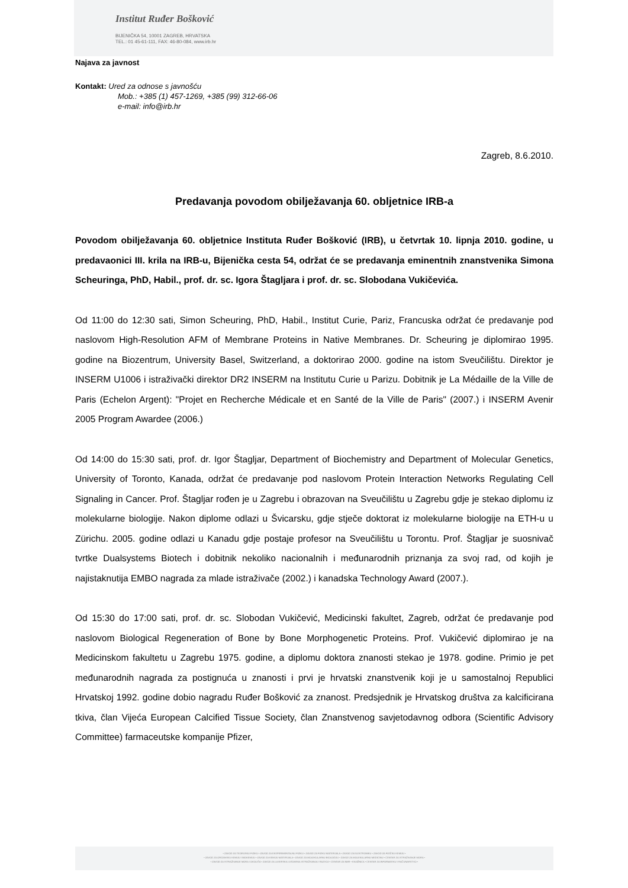Institut Ruđer Bošković
BIJENIČKA 54, 10001 ZAGREB, HRVATSKA
TEL.: 01 45-61-111, FAX: 46-80-084, www.irb.hr
Najava za javnost
Kontakt: Ured za odnose s javnošću
Mob.: +385 (1) 457-1269, +385 (99) 312-66-06
e-mail: info@irb.hr
Zagreb, 8.6.2010.
Predavanja povodom obilježavanja 60. obljetnice IRB-a
Povodom obilježavanja 60. obljetnice Instituta Ruđer Bošković (IRB), u četvrtak 10. lipnja 2010. godine, u predavaonici III. krila na IRB-u, Bijenička cesta 54, održat će se predavanja eminentnih znanstvenika Simona Scheuringa, PhD, Habil., prof. dr. sc. Igora Štagljara i prof. dr. sc. Slobodana Vukičevića.
Od 11:00 do 12:30 sati, Simon Scheuring, PhD, Habil., Institut Curie, Pariz, Francuska održat će predavanje pod naslovom High-Resolution AFM of Membrane Proteins in Native Membranes. Dr. Scheuring je diplomirao 1995. godine na Biozentrum, University Basel, Switzerland, a doktorirao 2000. godine na istom Sveučilištu. Direktor je INSERM U1006 i istraživački direktor DR2 INSERM na Institutu Curie u Parizu. Dobitnik je La Médaille de la Ville de Paris (Echelon Argent): "Projet en Recherche Médicale et en Santé de la Ville de Paris" (2007.) i INSERM Avenir 2005 Program Awardee (2006.)
Od 14:00 do 15:30 sati, prof. dr. Igor Štagljar, Department of Biochemistry and Department of Molecular Genetics, University of Toronto, Kanada, održat će predavanje pod naslovom Protein Interaction Networks Regulating Cell Signaling in Cancer. Prof. Štagljar rođen je u Zagrebu i obrazovan na Sveučilištu u Zagrebu gdje je stekao diplomu iz molekularne biologije. Nakon diplome odlazi u Švicarsku, gdje stječe doktorat iz molekularne biologije na ETH-u u Zürichu. 2005. godine odlazi u Kanadu gdje postaje profesor na Sveučilištu u Torontu. Prof. Štagljar je suosnivač tvrtke Dualsystems Biotech i dobitnik nekoliko nacionalnih i međunarodnih priznanja za svoj rad, od kojih je najistaknutija EMBO nagrada za mlade istraživače (2002.) i kanadska Technology Award (2007.).
Od 15:30 do 17:00 sati, prof. dr. sc. Slobodan Vukičević, Medicinski fakultet, Zagreb, održat će predavanje pod naslovom Biological Regeneration of Bone by Bone Morphogenetic Proteins. Prof. Vukičević diplomirao je na Medicinskom fakultetu u Zagrebu 1975. godine, a diplomu doktora znanosti stekao je 1978. godine. Primio je pet međunarodnih nagrada za postignuća u znanosti i prvi je hrvatski znanstvenik koji je u samostalnoj Republici Hrvatskoj 1992. godine dobio nagradu Ruđer Bošković za znanost. Predsjednik je Hrvatskog društva za kalcificirana tkiva, član Vijeća European Calcified Tissue Society, član Znanstvenog savjetodavnog odbora (Scientific Advisory Committee) farmaceutske kompanije Pfizer,
• ZAVOD ZA TEORIJSKU FIZIKU • ZAVOD ZA EKSPERIMENTALNU FIZIKU • ZAVOD ZA FIZIKU MATERIJALA • ZAVOD ZA ELEKTRONIKU • ZAVOD ZA FIZIČKU KEMIJU •
• ZAVOD ZA ORGANSKU KEMIJU I BIOKEMIJU • ZAVOD ZA KEMIJU MATERIJALA • ZAVOD ZA MOLEKULARNU BIOLOGIJU • ZAVOD ZA MOLEKULARNU MEDICINU • CENTAR ZA ISTRAŽIVANJE MORA •
• ZAVOD ZA ISTRAŽIVANJE MORA I OKOLIŠA • ZAVOD ZA LASERSKA I ATOMSKA ISTRAŽIVANJA I RAZVOJ • CENTAR ZA NMR • KNJIŽNICA • CENTAR ZA INFORMATIKU I RAČUNARSTVO •